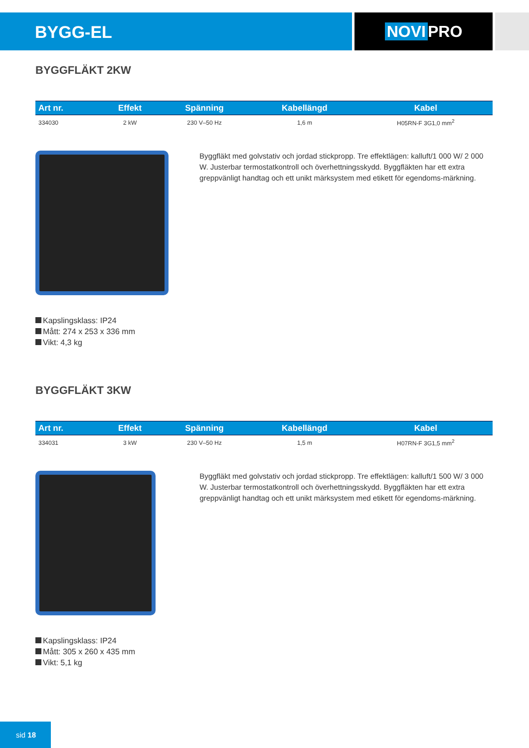BYGG-EL NOVI PRO
BYGGFLÄKT 2KW
| Art nr. | Effekt | Spänning | Kabellängd | Kabel |
| --- | --- | --- | --- | --- |
| 334030 | 2 kW | 230 V–50 Hz | 1,6 m | H05RN-F 3G1,0 mm<sup>2</sup> |
Byggfläkt med golvstativ och jordad stickpropp. Tre effektlägen: kalluft/1 000 W/ 2 000 W. Justerbar termostatkontroll och överhettningsskydd. Byggfläkten har ett extra greppvänligt handtag och ett unikt märksystem med etikett för egendoms-märkning.
Kapslingsklass: IP24
Mått: 274 x 253 x 336 mm
Vikt: 4,3 kg
BYGGFLÄKT 3KW
| Art nr. | Effekt | Spänning | Kabellängd | Kabel |
| --- | --- | --- | --- | --- |
| 334031 | 3 kW | 230 V–50 Hz | 1,5 m | H07RN-F 3G1,5 mm<sup>2</sup> |
Byggfläkt med golvstativ och jordad stickpropp. Tre effektlägen: kalluft/1 500 W/ 3 000 W. Justerbar termostatkontroll och överhettningsskydd. Byggfläkten har ett extra greppvänligt handtag och ett unikt märksystem med etikett för egendoms-märkning.
Kapslingsklass: IP24
Mått: 305 x 260 x 435 mm
Vikt: 5,1 kg
sid 18